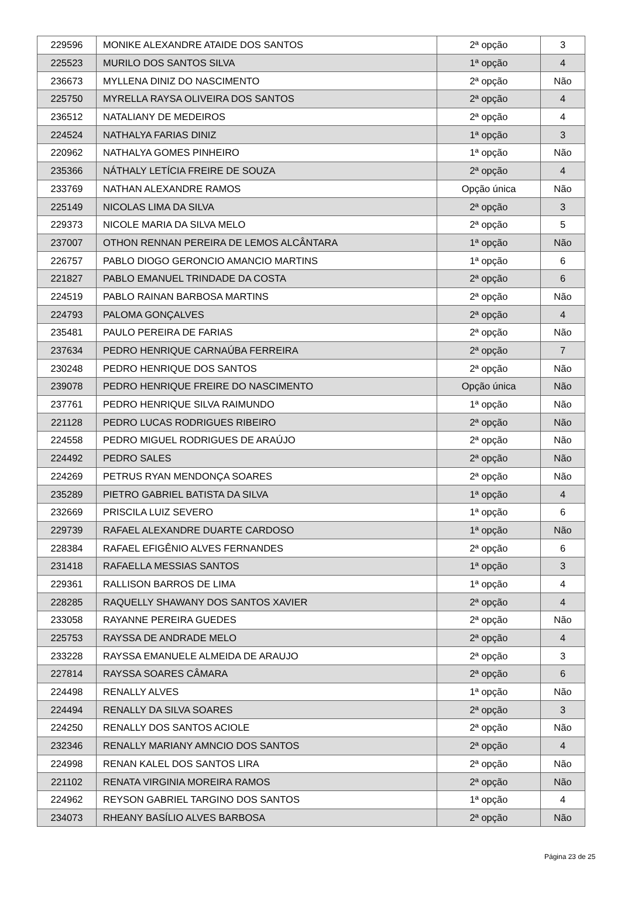| 229596 | MONIKE ALEXANDRE ATAIDE DOS SANTOS | 2ª opção | 3 |
| 225523 | MURILO DOS SANTOS SILVA | 1ª opção | 4 |
| 236673 | MYLLENA DINIZ DO NASCIMENTO | 2ª opção | Não |
| 225750 | MYRELLA RAYSA OLIVEIRA DOS SANTOS | 2ª opção | 4 |
| 236512 | NATALIANY DE MEDEIROS | 2ª opção | 4 |
| 224524 | NATHALYA FARIAS DINIZ | 1ª opção | 3 |
| 220962 | NATHALYA GOMES PINHEIRO | 1ª opção | Não |
| 235366 | NÁTHALY LETÍCIA FREIRE DE SOUZA | 2ª opção | 4 |
| 233769 | NATHAN ALEXANDRE RAMOS | Opção única | Não |
| 225149 | NICOLAS LIMA DA SILVA | 2ª opção | 3 |
| 229373 | NICOLE MARIA DA SILVA MELO | 2ª opção | 5 |
| 237007 | OTHON RENNAN PEREIRA DE LEMOS ALCÂNTARA | 1ª opção | Não |
| 226757 | PABLO DIOGO GERONCIO AMANCIO MARTINS | 1ª opção | 6 |
| 221827 | PABLO EMANUEL TRINDADE DA COSTA | 2ª opção | 6 |
| 224519 | PABLO RAINAN BARBOSA MARTINS | 2ª opção | Não |
| 224793 | PALOMA GONÇALVES | 2ª opção | 4 |
| 235481 | PAULO PEREIRA DE FARIAS | 2ª opção | Não |
| 237634 | PEDRO HENRIQUE CARNAÚBA FERREIRA | 2ª opção | 7 |
| 230248 | PEDRO HENRIQUE DOS SANTOS | 2ª opção | Não |
| 239078 | PEDRO HENRIQUE FREIRE DO NASCIMENTO | Opção única | Não |
| 237761 | PEDRO HENRIQUE SILVA RAIMUNDO | 1ª opção | Não |
| 221128 | PEDRO LUCAS RODRIGUES RIBEIRO | 2ª opção | Não |
| 224558 | PEDRO MIGUEL RODRIGUES DE ARAÚJO | 2ª opção | Não |
| 224492 | PEDRO SALES | 2ª opção | Não |
| 224269 | PETRUS RYAN MENDONÇA SOARES | 2ª opção | Não |
| 235289 | PIETRO GABRIEL BATISTA DA SILVA | 1ª opção | 4 |
| 232669 | PRISCILA LUIZ SEVERO | 1ª opção | 6 |
| 229739 | RAFAEL ALEXANDRE DUARTE CARDOSO | 1ª opção | Não |
| 228384 | RAFAEL EFIGÊNIO ALVES FERNANDES | 2ª opção | 6 |
| 231418 | RAFAELLA MESSIAS SANTOS | 1ª opção | 3 |
| 229361 | RALLISON BARROS DE LIMA | 1ª opção | 4 |
| 228285 | RAQUELLY SHAWANY DOS SANTOS XAVIER | 2ª opção | 4 |
| 233058 | RAYANNE PEREIRA GUEDES | 2ª opção | Não |
| 225753 | RAYSSA DE ANDRADE MELO | 2ª opção | 4 |
| 233228 | RAYSSA EMANUELE ALMEIDA DE ARAUJO | 2ª opção | 3 |
| 227814 | RAYSSA SOARES CÂMARA | 2ª opção | 6 |
| 224498 | RENALLY ALVES | 1ª opção | Não |
| 224494 | RENALLY DA SILVA SOARES | 2ª opção | 3 |
| 224250 | RENALLY DOS SANTOS ACIOLE | 2ª opção | Não |
| 232346 | RENALLY MARIANY AMNCIO DOS SANTOS | 2ª opção | 4 |
| 224998 | RENAN KALEL DOS SANTOS LIRA | 2ª opção | Não |
| 221102 | RENATA VIRGINIA MOREIRA RAMOS | 2ª opção | Não |
| 224962 | REYSON GABRIEL TARGINO DOS SANTOS | 1ª opção | 4 |
| 234073 | RHEANY BASÍLIO ALVES BARBOSA | 2ª opção | Não |
Página 23 de 25